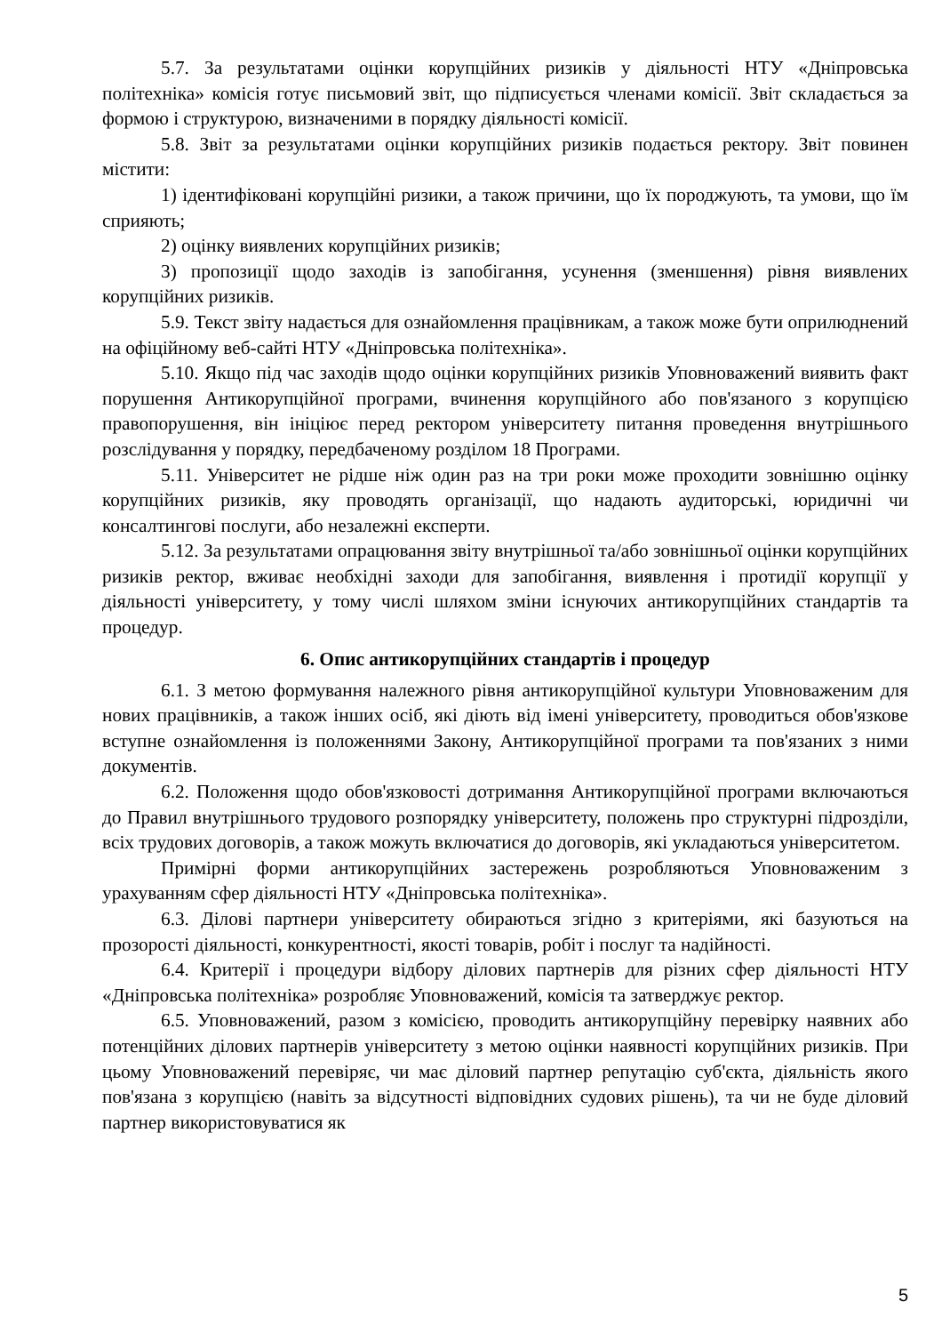5.7. За результатами оцінки корупційних ризиків у діяльності НТУ «Дніпровська політехніка» комісія готує письмовий звіт, що підписується членами комісії. Звіт складається за формою і структурою, визначеними в порядку діяльності комісії.
5.8. Звіт за результатами оцінки корупційних ризиків подається ректору. Звіт повинен містити:
1) ідентифіковані корупційні ризики, а також причини, що їх породжують, та умови, що їм сприяють;
2) оцінку виявлених корупційних ризиків;
3) пропозиції щодо заходів із запобігання, усунення (зменшення) рівня виявлених корупційних ризиків.
5.9. Текст звіту надається для ознайомлення працівникам, а також може бути оприлюднений на офіційному веб-сайті НТУ «Дніпровська політехніка».
5.10. Якщо під час заходів щодо оцінки корупційних ризиків Уповноважений виявить факт порушення Антикорупційної програми, вчинення корупційного або пов'язаного з корупцією правопорушення, він ініціює перед ректором університету питання проведення внутрішнього розслідування у порядку, передбаченому розділом 18 Програми.
5.11. Університет не рідше ніж один раз на три роки може проходити зовнішню оцінку корупційних ризиків, яку проводять організації, що надають аудиторські, юридичні чи консалтингові послуги, або незалежні експерти.
5.12. За результатами опрацювання звіту внутрішньої та/або зовнішньої оцінки корупційних ризиків ректор, вживає необхідні заходи для запобігання, виявлення і протидії корупції у діяльності університету, у тому числі шляхом зміни існуючих антикорупційних стандартів та процедур.
6. Опис антикорупційних стандартів і процедур
6.1. З метою формування належного рівня антикорупційної культури Уповноваженим для нових працівників, а також інших осіб, які діють від імені університету, проводиться обов'язкове вступне ознайомлення із положеннями Закону, Антикорупційної програми та пов'язаних з ними документів.
6.2. Положення щодо обов'язковості дотримання Антикорупційної програми включаються до Правил внутрішнього трудового розпорядку університету, положень про структурні підрозділи, всіх трудових договорів, а також можуть включатися до договорів, які укладаються університетом.
Примірні форми антикорупційних застережень розробляються Уповноваженим з урахуванням сфер діяльності НТУ «Дніпровська політехніка».
6.3. Ділові партнери університету обираються згідно з критеріями, які базуються на прозорості діяльності, конкурентності, якості товарів, робіт і послуг та надійності.
6.4. Критерії і процедури відбору ділових партнерів для різних сфер діяльності НТУ «Дніпровська політехніка» розробляє Уповноважений, комісія та затверджує ректор.
6.5. Уповноважений, разом з комісією, проводить антикорупційну перевірку наявних або потенційних ділових партнерів університету з метою оцінки наявності корупційних ризиків. При цьому Уповноважений перевіряє, чи має діловий партнер репутацію суб'єкта, діяльність якого пов'язана з корупцією (навіть за відсутності відповідних судових рішень), та чи не буде діловий партнер використовуватися як
5